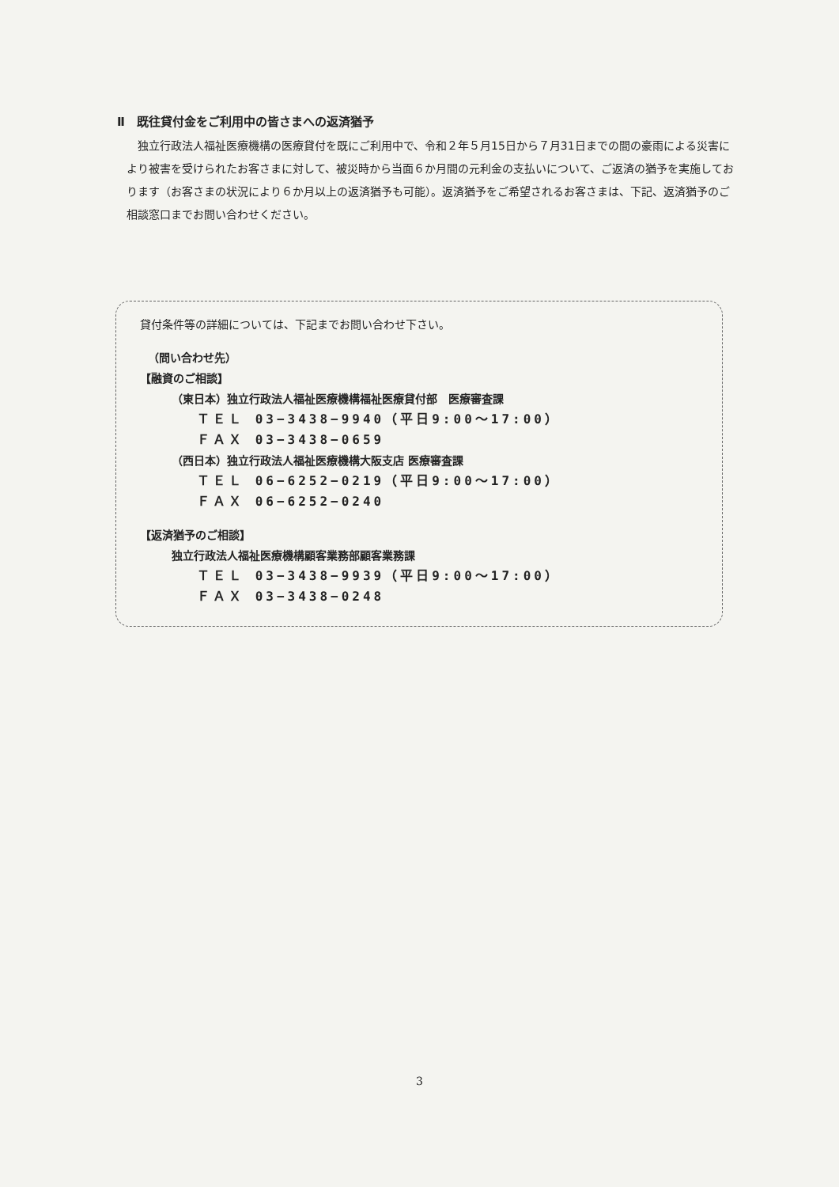Ⅱ　既往貸付金をご利用中の皆さまへの返済猶予
独立行政法人福祉医療機構の医療貸付を既にご利用中で、令和２年５月15日から７月31日までの間の豪雨による災害により被害を受けられたお客さまに対して、被災時から当面６か月間の元利金の支払いについて、ご返済の猶予を実施しております（お客さまの状況により６か月以上の返済猶予も可能）。返済猶予をご希望されるお客さまは、下記、返済猶予のご相談窓口までお問い合わせください。
貸付条件等の詳細については、下記までお問い合わせ下さい。
（問い合わせ先）
【融資のご相談】
（東日本）独立行政法人福祉医療機構福祉医療貸付部　医療審査課
ＴＥＬ 03−3438−9940（平日9:00〜17:00）
ＦＡＸ 03−3438−0659
（西日本）独立行政法人福祉医療機構大阪支店 医療審査課
ＴＥＬ 06−6252−0219（平日9:00〜17:00）
ＦＡＸ 06−6252−0240
【返済猶予のご相談】
独立行政法人福祉医療機構顧客業務部顧客業務課
ＴＥＬ 03−3438−9939（平日9:00〜17:00）
ＦＡＸ 03−3438−0248
3